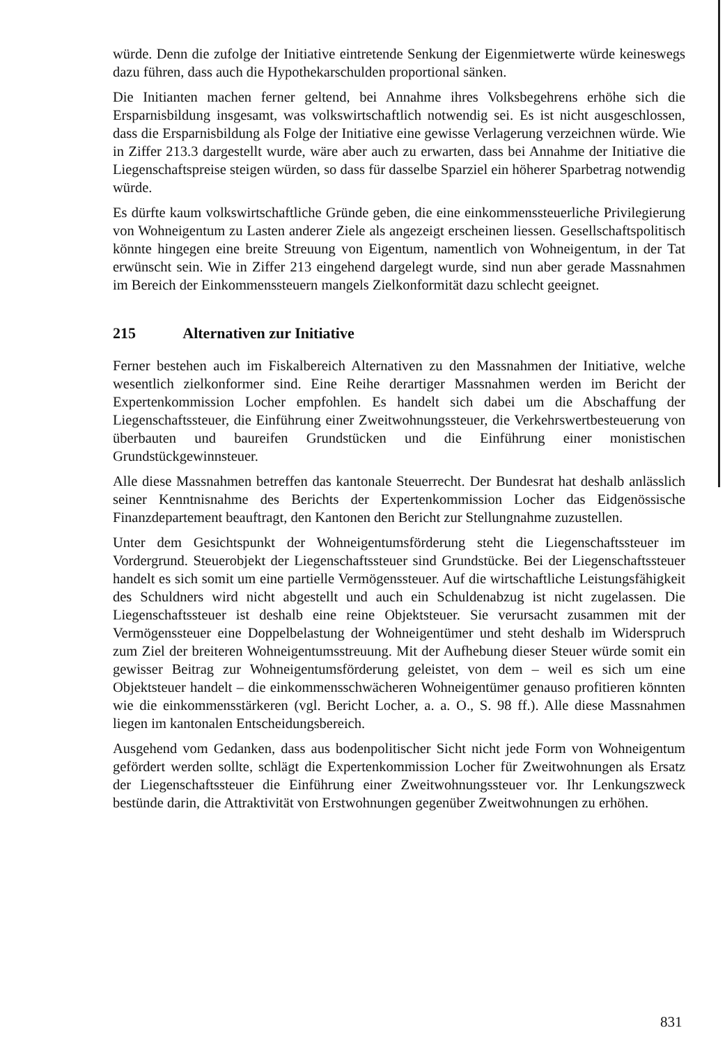würde. Denn die zufolge der Initiative eintretende Senkung der Eigenmietwerte würde keineswegs dazu führen, dass auch die Hypothekarschulden proportional sänken.
Die Initianten machen ferner geltend, bei Annahme ihres Volksbegehrens erhöhe sich die Ersparnisbildung insgesamt, was volkswirtschaftlich notwendig sei. Es ist nicht ausgeschlossen, dass die Ersparnisbildung als Folge der Initiative eine gewisse Verlagerung verzeichnen würde. Wie in Ziffer 213.3 dargestellt wurde, wäre aber auch zu erwarten, dass bei Annahme der Initiative die Liegenschaftspreise steigen würden, so dass für dasselbe Sparziel ein höherer Sparbetrag notwendig würde.
Es dürfte kaum volkswirtschaftliche Gründe geben, die eine einkommenssteuerliche Privilegierung von Wohneigentum zu Lasten anderer Ziele als angezeigt erscheinen liessen. Gesellschaftspolitisch könnte hingegen eine breite Streuung von Eigentum, namentlich von Wohneigentum, in der Tat erwünscht sein. Wie in Ziffer 213 eingehend dargelegt wurde, sind nun aber gerade Massnahmen im Bereich der Einkommenssteuern mangels Zielkonformität dazu schlecht geeignet.
215 Alternativen zur Initiative
Ferner bestehen auch im Fiskalbereich Alternativen zu den Massnahmen der Initiative, welche wesentlich zielkonformer sind. Eine Reihe derartiger Massnahmen werden im Bericht der Expertenkommission Locher empfohlen. Es handelt sich dabei um die Abschaffung der Liegenschaftssteuer, die Einführung einer Zweitwohnungssteuer, die Verkehrswertbesteuerung von überbauten und baureifen Grundstücken und die Einführung einer monistischen Grundstückgewinnsteuer.
Alle diese Massnahmen betreffen das kantonale Steuerrecht. Der Bundesrat hat deshalb anlässlich seiner Kenntnisnahme des Berichts der Expertenkommission Locher das Eidgenössische Finanzdepartement beauftragt, den Kantonen den Bericht zur Stellungnahme zuzustellen.
Unter dem Gesichtspunkt der Wohneigentumsförderung steht die Liegenschaftssteuer im Vordergrund. Steuerobjekt der Liegenschaftssteuer sind Grundstücke. Bei der Liegenschaftssteuer handelt es sich somit um eine partielle Vermögenssteuer. Auf die wirtschaftliche Leistungsfähigkeit des Schuldners wird nicht abgestellt und auch ein Schuldenabzug ist nicht zugelassen. Die Liegenschaftssteuer ist deshalb eine reine Objektsteuer. Sie verursacht zusammen mit der Vermögenssteuer eine Doppelbelastung der Wohneigentümer und steht deshalb im Widerspruch zum Ziel der breiteren Wohneigentumsstreuung. Mit der Aufhebung dieser Steuer würde somit ein gewisser Beitrag zur Wohneigentumsförderung geleistet, von dem – weil es sich um eine Objektsteuer handelt – die einkommensschwächeren Wohneigentümer genauso profitieren könnten wie die einkommensstärkeren (vgl. Bericht Locher, a. a. O., S. 98 ff.). Alle diese Massnahmen liegen im kantonalen Entscheidungsbereich.
Ausgehend vom Gedanken, dass aus bodenpolitischer Sicht nicht jede Form von Wohneigentum gefördert werden sollte, schlägt die Expertenkommission Locher für Zweitwohnungen als Ersatz der Liegenschaftssteuer die Einführung einer Zweitwohnungssteuer vor. Ihr Lenkungszweck bestünde darin, die Attraktivität von Erstwohnungen gegenüber Zweitwohnungen zu erhöhen.
831